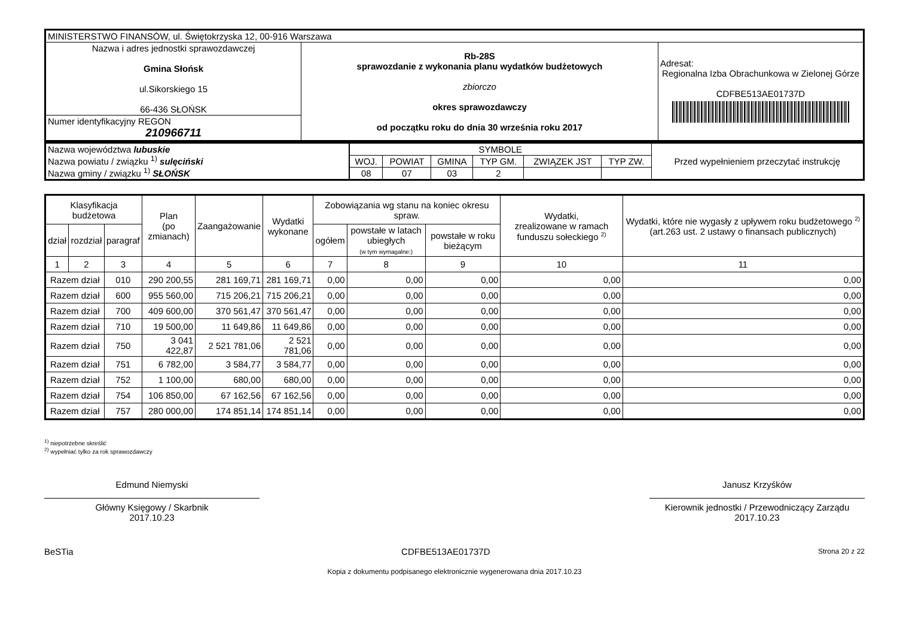| MINISTERSTWO FINANSÓW, ul. Świętokrzyska 12, 00-916 Warszawa | | |
| Nazwa i adres jednostki sprawozdawczej Gmina Słońsk ul.Sikorskiego 15 66-436 SŁOŃSK | Rb-28S sprawozdanie z wykonania planu wydatków budżetowych zbiorczo okres sprawozdawczy od początku roku do dnia 30 września roku 2017 | Adresat: Regionalna Izba Obrachunkowa w Zielonej Górze CDFBE513AE01737D |
| Numer identyfikacyjny REGON 210966711 | | |
| Nazwa województwa lubuskie Nazwa powiatu / związku <sup>1)</sup> sulęciński Nazwa gminy / związku <sup>1)</sup> SŁOŃSK | SYMBOLE | | | | | | Przed wypełnieniem przeczytać instrukcję |
| | WOJ. | POWIAT | GMINA | TYP GM. | ZWIĄZEK JST | TYP ZW. | |
| | 08 | 07 | 03 | 2 | | | |
| Klasyfikacja budżetowa | | | Plan (po zmianach) | Zaangażowanie | Wydatki wykonane | Zobowiązania wg stanu na koniec okresu spraw. | | | Wydatki, zrealizowane w ramach funduszu sołeckiego <sup>2)</sup> | Wydatki, które nie wygasły z upływem roku budżetowego <sup>2)</sup> (art.263 ust. 2 ustawy o finansach publicznych) |
| --- | --- | --- | --- | --- | --- | --- | --- | --- | --- | --- |
| dział | rozdział | paragraf | | | | ogółem | powstałe w latach ubiegłych (w tym wymagalne:) | powstałe w roku bieżącym | | |
| 1 | 2 | 3 | 4 | 5 | 6 | 7 | 8 | 9 | 10 | 11 |
| Razem dział | | 010 | 290 200,55 | 281 169,71 | 281 169,71 | 0,00 | 0,00 | 0,00 | 0,00 | 0,00 |
| Razem dział | | 600 | 955 560,00 | 715 206,21 | 715 206,21 | 0,00 | 0,00 | 0,00 | 0,00 | 0,00 |
| Razem dział | | 700 | 409 600,00 | 370 561,47 | 370 561,47 | 0,00 | 0,00 | 0,00 | 0,00 | 0,00 |
| Razem dział | | 710 | 19 500,00 | 11 649,86 | 11 649,86 | 0,00 | 0,00 | 0,00 | 0,00 | 0,00 |
| Razem dział | | 750 | 3 041 422,87 | 2 521 781,06 | 2 521 781,06 | 0,00 | 0,00 | 0,00 | 0,00 | 0,00 |
| Razem dział | | 751 | 6 782,00 | 3 584,77 | 3 584,77 | 0,00 | 0,00 | 0,00 | 0,00 | 0,00 |
| Razem dział | | 752 | 1 100,00 | 680,00 | 680,00 | 0,00 | 0,00 | 0,00 | 0,00 | 0,00 |
| Razem dział | | 754 | 106 850,00 | 67 162,56 | 67 162,56 | 0,00 | 0,00 | 0,00 | 0,00 | 0,00 |
| Razem dział | | 757 | 280 000,00 | 174 851,14 | 174 851,14 | 0,00 | 0,00 | 0,00 | 0,00 | 0,00 |
<sup>1)</sup> niepotrzebne skreślić
<sup>2)</sup> wypełniać tylko za rok sprawozdawczy
Edmund Niemyski
Główny Księgowy / Skarbnik
2017.10.23
Janusz Krzyśków
Kierownik jednostki / Przewodniczący Zarządu
2017.10.23
BeSTia CDFBE513AE01737D Strona 20 z 22
Kopia z dokumentu podpisanego elektronicznie wygenerowana dnia 2017.10.23